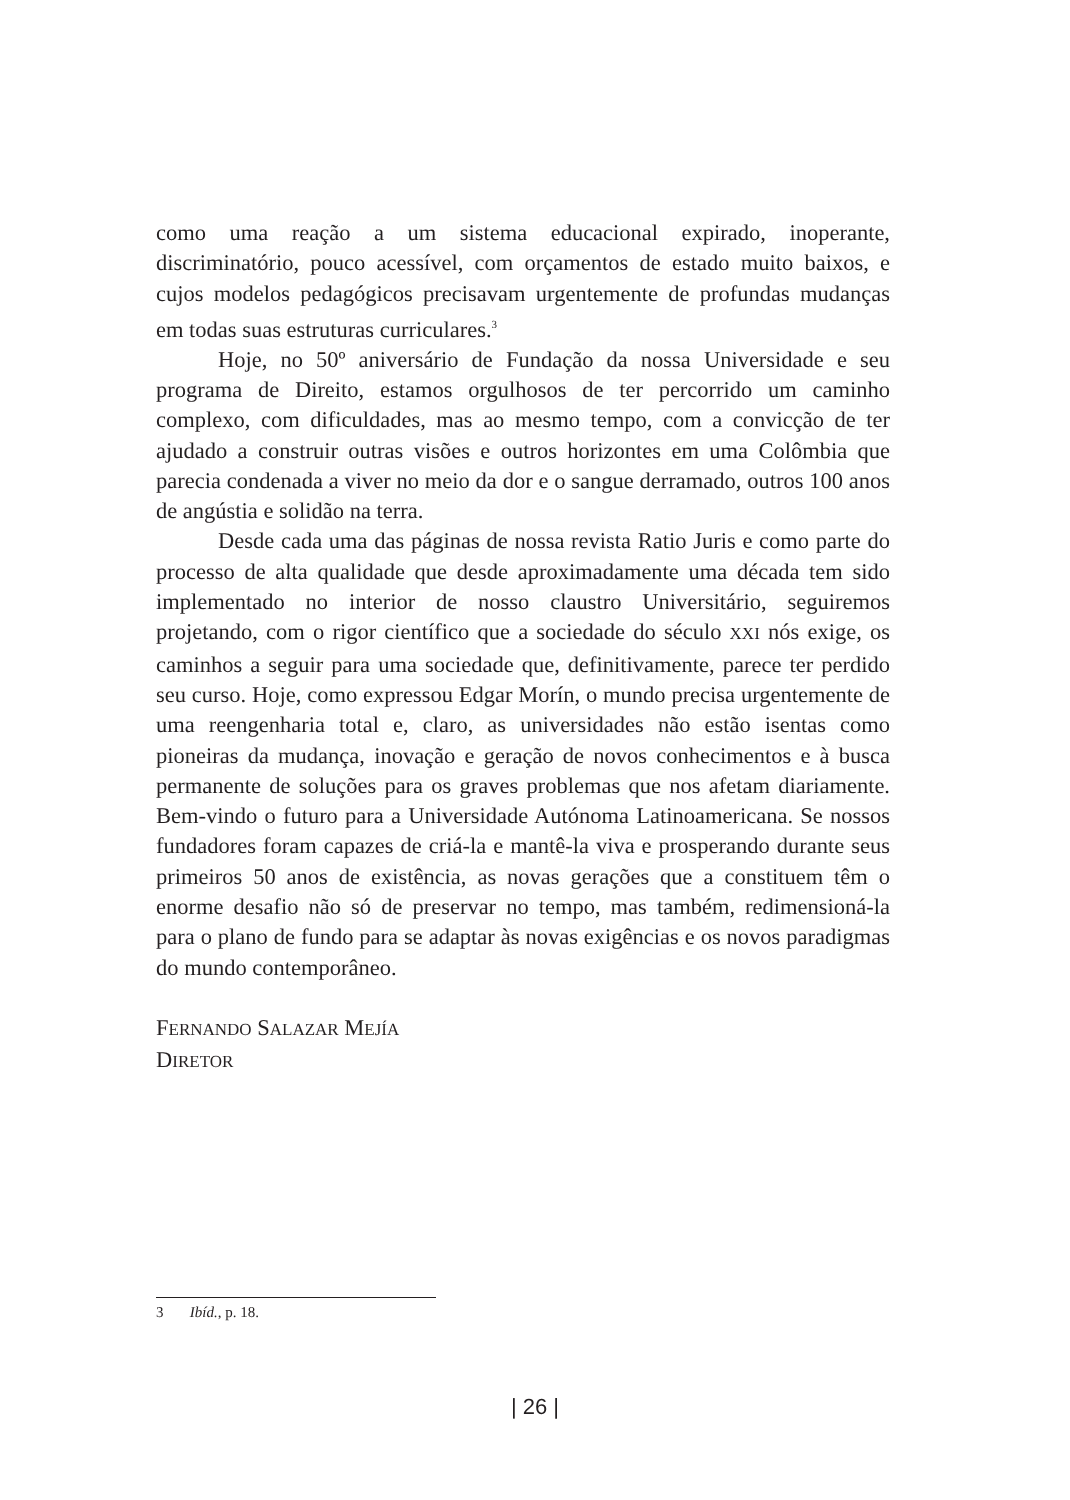como uma reação a um sistema educacional expirado, inoperante, discriminatório, pouco acessível, com orçamentos de estado muito baixos, e cujos modelos pedagógicos precisavam urgentemente de profundas mudanças em todas suas estruturas curriculares.<sup>3</sup>
Hoje, no 50º aniversário de Fundação da nossa Universidade e seu programa de Direito, estamos orgulhosos de ter percorrido um caminho complexo, com dificuldades, mas ao mesmo tempo, com a convicção de ter ajudado a construir outras visões e outros horizontes em uma Colômbia que parecia condenada a viver no meio da dor e o sangue derramado, outros 100 anos de angústia e solidão na terra.
Desde cada uma das páginas de nossa revista Ratio Juris e como parte do processo de alta qualidade que desde aproximadamente uma década tem sido implementado no interior de nosso claustro Universitário, seguiremos projetando, com o rigor científico que a sociedade do século XXI nós exige, os caminhos a seguir para uma sociedade que, definitivamente, parece ter perdido seu curso. Hoje, como expressou Edgar Morín, o mundo precisa urgentemente de uma reengenharia total e, claro, as universidades não estão isentas como pioneiras da mudança, inovação e geração de novos conhecimentos e à busca permanente de soluções para os graves problemas que nos afetam diariamente. Bem-vindo o futuro para a Universidade Autónoma Latinoamericana. Se nossos fundadores foram capazes de criá-la e mantê-la viva e prosperando durante seus primeiros 50 anos de existência, as novas gerações que a constituem têm o enorme desafio não só de preservar no tempo, mas também, redimensioná-la para o plano de fundo para se adaptar às novas exigências e os novos paradigmas do mundo contemporâneo.
FERNANDO SALAZAR MEJÍA
DIRETOR
3 Ibíd., p. 18.
| 26 |